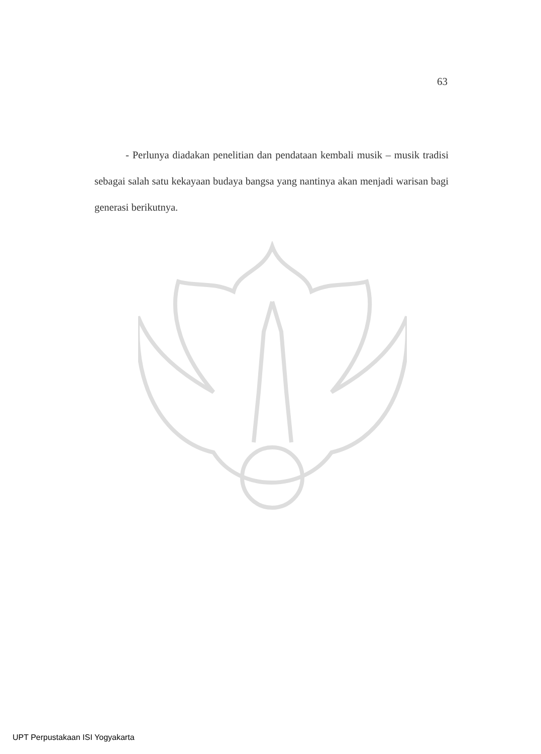63
- Perlunya diadakan penelitian dan pendataan kembali musik – musik tradisi sebagai salah satu kekayaan budaya bangsa yang nantinya akan menjadi warisan bagi generasi berikutnya.
UPT Perpustakaan ISI Yogyakarta